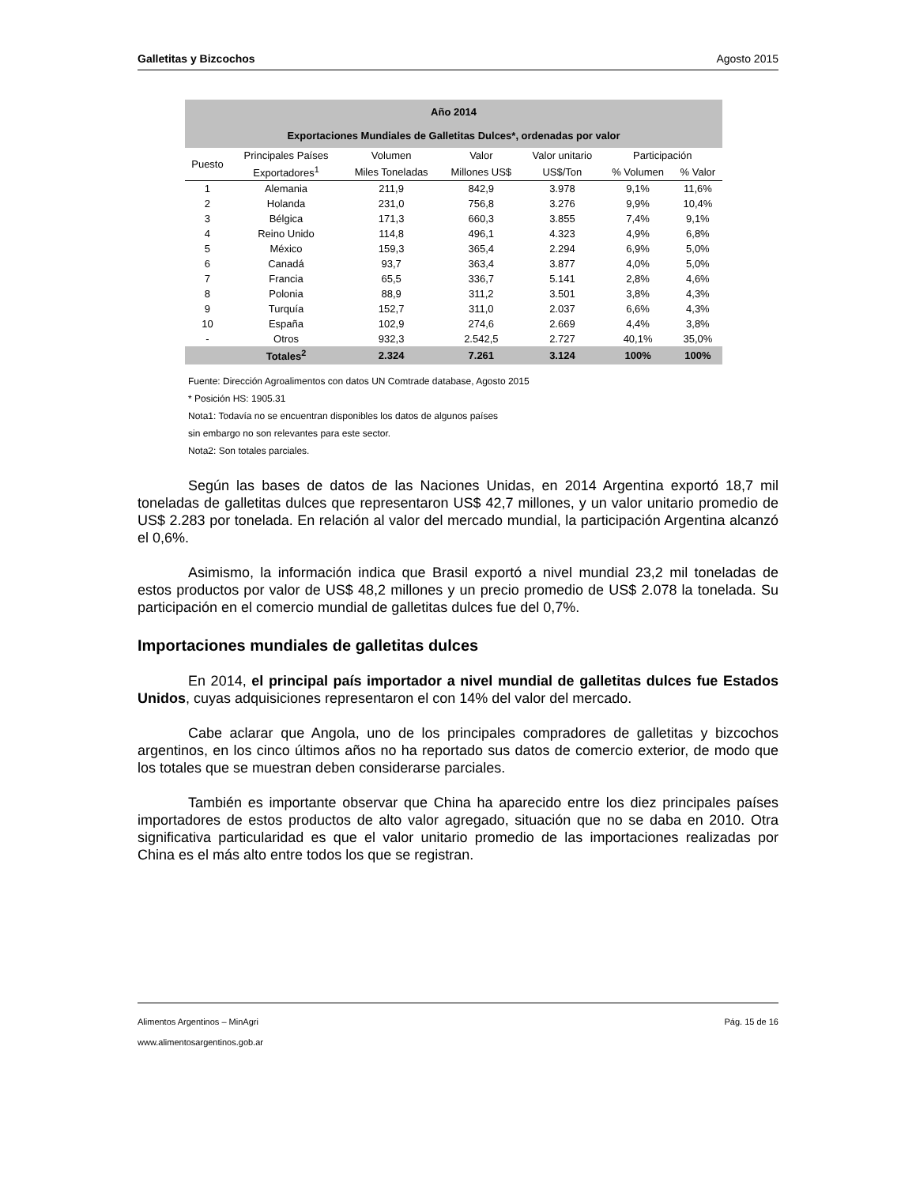Galletitas y Bizcochos Agosto 2015
| Año 2014 Exportaciones Mundiales de Galletitas Dulces*, ordenadas por valor | | | | | | |
| --- | --- | --- | --- | --- | --- | --- |
| Puesto | Principales Países | Volumen | Valor | Valor unitario | Participación | |
| | Exportadores<sup>1</sup> | Miles Toneladas | Millones US$ | US$/Ton | % Volumen | % Valor |
| 1 | Alemania | 211,9 | 842,9 | 3.978 | 9,1% | 11,6% |
| 2 | Holanda | 231,0 | 756,8 | 3.276 | 9,9% | 10,4% |
| 3 | Bélgica | 171,3 | 660,3 | 3.855 | 7,4% | 9,1% |
| 4 | Reino Unido | 114,8 | 496,1 | 4.323 | 4,9% | 6,8% |
| 5 | México | 159,3 | 365,4 | 2.294 | 6,9% | 5,0% |
| 6 | Canadá | 93,7 | 363,4 | 3.877 | 4,0% | 5,0% |
| 7 | Francia | 65,5 | 336,7 | 5.141 | 2,8% | 4,6% |
| 8 | Polonia | 88,9 | 311,2 | 3.501 | 3,8% | 4,3% |
| 9 | Turquía | 152,7 | 311,0 | 2.037 | 6,6% | 4,3% |
| 10 | España | 102,9 | 274,6 | 2.669 | 4,4% | 3,8% |
| - | Otros | 932,3 | 2.542,5 | 2.727 | 40,1% | 35,0% |
| | Totales<sup>2</sup> | 2.324 | 7.261 | 3.124 | 100% | 100% |
Fuente: Dirección Agroalimentos con datos UN Comtrade database, Agosto 2015
* Posición HS: 1905.31
Nota1: Todavía no se encuentran disponibles los datos de algunos países
sin embargo no son relevantes para este sector.
Nota2: Son totales parciales.
Según las bases de datos de las Naciones Unidas, en 2014 Argentina exportó 18,7 mil toneladas de galletitas dulces que representaron US$ 42,7 millones, y un valor unitario promedio de US$ 2.283 por tonelada. En relación al valor del mercado mundial, la participación Argentina alcanzó el 0,6%.
Asimismo, la información indica que Brasil exportó a nivel mundial 23,2 mil toneladas de estos productos por valor de US$ 48,2 millones y un precio promedio de US$ 2.078 la tonelada. Su participación en el comercio mundial de galletitas dulces fue del 0,7%.
Importaciones mundiales de galletitas dulces
En 2014, el principal país importador a nivel mundial de galletitas dulces fue Estados Unidos, cuyas adquisiciones representaron el con 14% del valor del mercado.
Cabe aclarar que Angola, uno de los principales compradores de galletitas y bizcochos argentinos, en los cinco últimos años no ha reportado sus datos de comercio exterior, de modo que los totales que se muestran deben considerarse parciales.
También es importante observar que China ha aparecido entre los diez principales países importadores de estos productos de alto valor agregado, situación que no se daba en 2010. Otra significativa particularidad es que el valor unitario promedio de las importaciones realizadas por China es el más alto entre todos los que se registran.
Alimentos Argentinos – MinAgri Pág. 15 de 16
www.alimentosargentinos.gob.ar